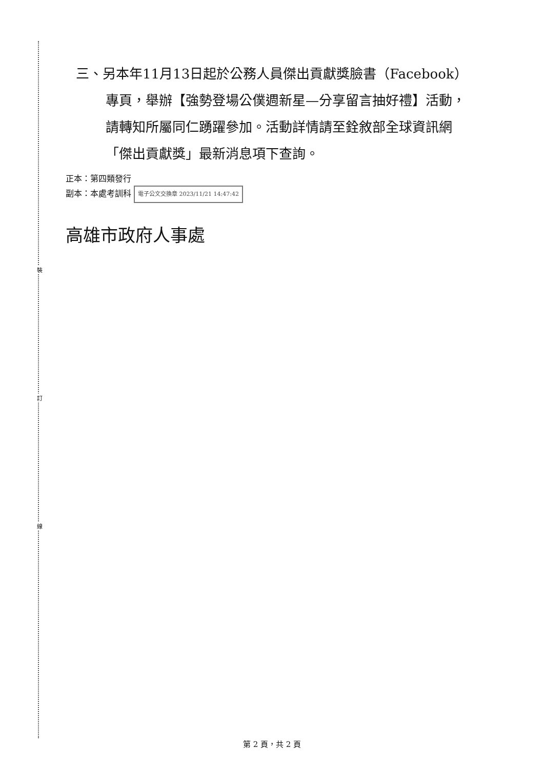裝
訂
線
三、另本年11月13日起於公務人員傑出貢獻獎臉書（Facebook）專頁，舉辦【強勢登場公僕週新星—分享留言抽好禮】活動，請轉知所屬同仁踴躍參加。活動詳情請至銓敘部全球資訊網「傑出貢獻獎」最新消息項下查詢。
正本：第四類發行
副本：本處考訓科 電子公文交換章 2023/11/21 14:47:42
高雄市政府人事處
第 2 頁，共 2 頁